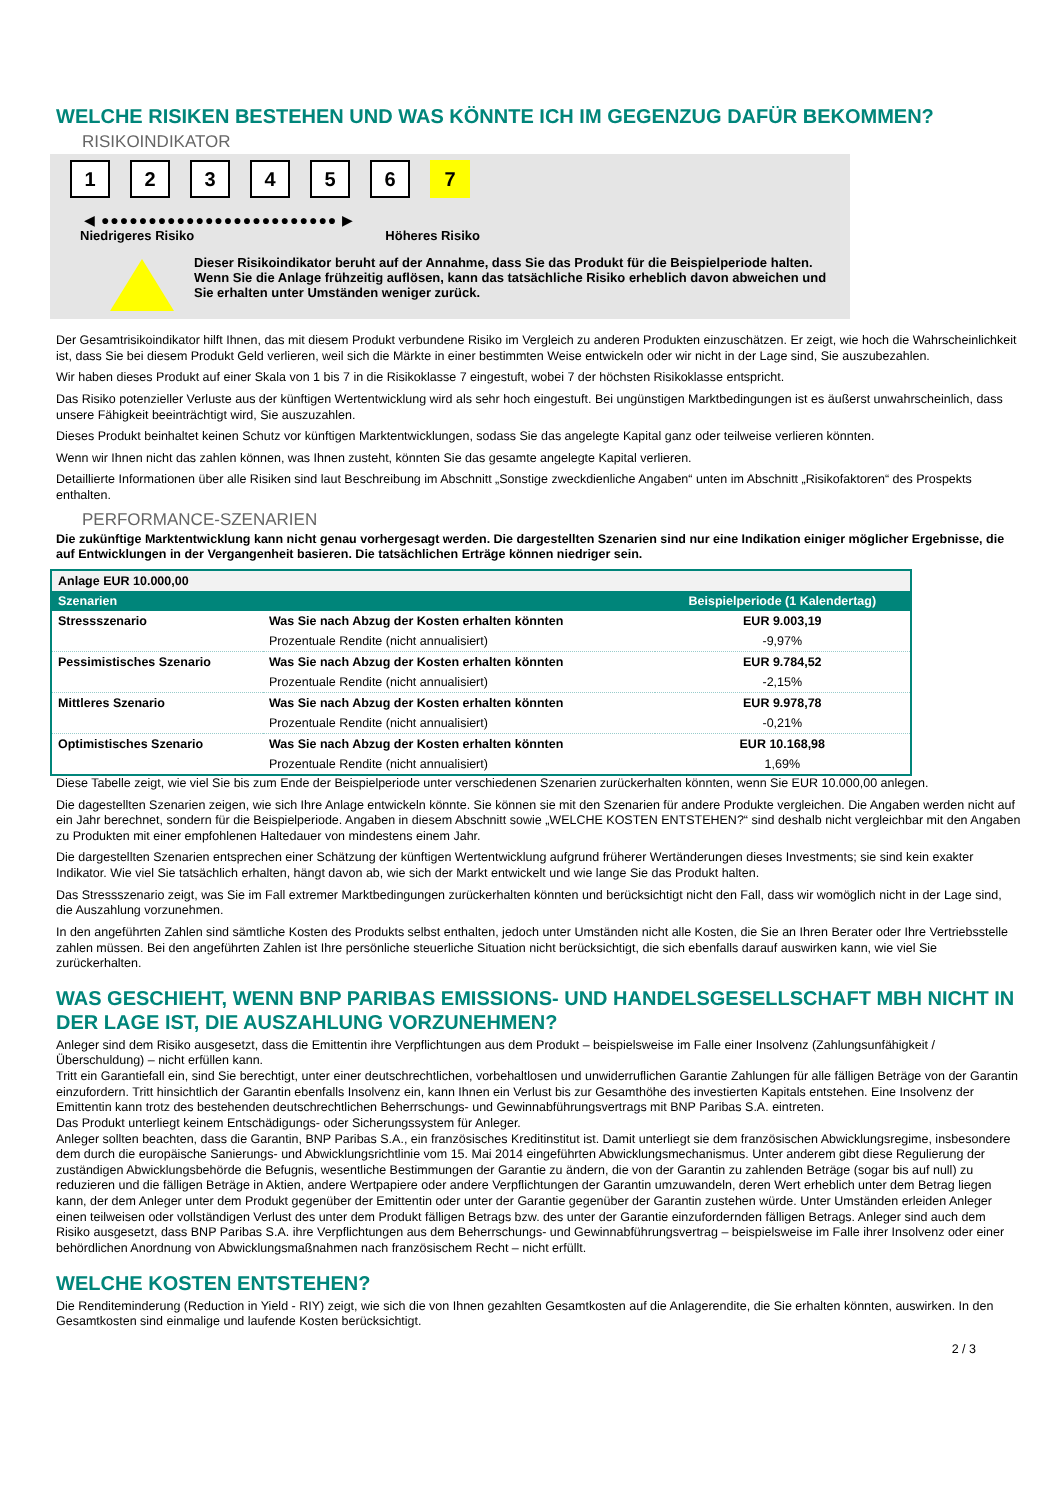WELCHE RISIKEN BESTEHEN UND WAS KÖNNTE ICH IM GEGENZUG DAFÜR BEKOMMEN?
RISIKOINDIKATOR
123456 7
◀ ●●●●●●●●●●●●●●●●●●●●●●●●● ▶
Niedrigeres Risiko Höheres Risiko
Dieser Risikoindikator beruht auf der Annahme, dass Sie das Produkt für die Beispielperiode halten.
Wenn Sie die Anlage frühzeitig auflösen, kann das tatsächliche Risiko erheblich davon abweichen und Sie erhalten unter Umständen weniger zurück.
Der Gesamtrisikoindikator hilft Ihnen, das mit diesem Produkt verbundene Risiko im Vergleich zu anderen Produkten einzuschätzen. Er zeigt, wie hoch die Wahrscheinlichkeit ist, dass Sie bei diesem Produkt Geld verlieren, weil sich die Märkte in einer bestimmten Weise entwickeln oder wir nicht in der Lage sind, Sie auszubezahlen.
Wir haben dieses Produkt auf einer Skala von 1 bis 7 in die Risikoklasse 7 eingestuft, wobei 7 der höchsten Risikoklasse entspricht.
Das Risiko potenzieller Verluste aus der künftigen Wertentwicklung wird als sehr hoch eingestuft. Bei ungünstigen Marktbedingungen ist es äußerst unwahrscheinlich, dass unsere Fähigkeit beeinträchtigt wird, Sie auszuzahlen.
Dieses Produkt beinhaltet keinen Schutz vor künftigen Marktentwicklungen, sodass Sie das angelegte Kapital ganz oder teilweise verlieren könnten.
Wenn wir Ihnen nicht das zahlen können, was Ihnen zusteht, könnten Sie das gesamte angelegte Kapital verlieren.
Detaillierte Informationen über alle Risiken sind laut Beschreibung im Abschnitt „Sonstige zweckdienliche Angaben“ unten im Abschnitt „Risikofaktoren“ des Prospekts enthalten.
PERFORMANCE-SZENARIEN
Die zukünftige Marktentwicklung kann nicht genau vorhergesagt werden. Die dargestellten Szenarien sind nur eine Indikation einiger möglicher Ergebnisse, die auf Entwicklungen in der Vergangenheit basieren. Die tatsächlichen Erträge können niedriger sein.
| Anlage EUR 10.000,00 | | |
| --- | --- | --- |
| Szenarien | | Beispielperiode (1 Kalendertag) |
| Stressszenario | Was Sie nach Abzug der Kosten erhalten könnten | EUR 9.003,19 |
| | Prozentuale Rendite (nicht annualisiert) | -9,97% |
| Pessimistisches Szenario | Was Sie nach Abzug der Kosten erhalten könnten | EUR 9.784,52 |
| | Prozentuale Rendite (nicht annualisiert) | -2,15% |
| Mittleres Szenario | Was Sie nach Abzug der Kosten erhalten könnten | EUR 9.978,78 |
| | Prozentuale Rendite (nicht annualisiert) | -0,21% |
| Optimistisches Szenario | Was Sie nach Abzug der Kosten erhalten könnten | EUR 10.168,98 |
| | Prozentuale Rendite (nicht annualisiert) | 1,69% |
Diese Tabelle zeigt, wie viel Sie bis zum Ende der Beispielperiode unter verschiedenen Szenarien zurückerhalten könnten, wenn Sie EUR 10.000,00 anlegen.
Die dagestellten Szenarien zeigen, wie sich Ihre Anlage entwickeln könnte. Sie können sie mit den Szenarien für andere Produkte vergleichen. Die Angaben werden nicht auf ein Jahr berechnet, sondern für die Beispielperiode. Angaben in diesem Abschnitt sowie „WELCHE KOSTEN ENTSTEHEN?“ sind deshalb nicht vergleichbar mit den Angaben zu Produkten mit einer empfohlenen Haltedauer von mindestens einem Jahr.
Die dargestellten Szenarien entsprechen einer Schätzung der künftigen Wertentwicklung aufgrund früherer Wertänderungen dieses Investments; sie sind kein exakter Indikator. Wie viel Sie tatsächlich erhalten, hängt davon ab, wie sich der Markt entwickelt und wie lange Sie das Produkt halten.
Das Stressszenario zeigt, was Sie im Fall extremer Marktbedingungen zurückerhalten könnten und berücksichtigt nicht den Fall, dass wir womöglich nicht in der Lage sind, die Auszahlung vorzunehmen.
In den angeführten Zahlen sind sämtliche Kosten des Produkts selbst enthalten, jedoch unter Umständen nicht alle Kosten, die Sie an Ihren Berater oder Ihre Vertriebsstelle zahlen müssen. Bei den angeführten Zahlen ist Ihre persönliche steuerliche Situation nicht berücksichtigt, die sich ebenfalls darauf auswirken kann, wie viel Sie zurückerhalten.
WAS GESCHIEHT, WENN BNP PARIBAS EMISSIONS- UND HANDELSGESELLSCHAFT MBH NICHT IN DER LAGE IST, DIE AUSZAHLUNG VORZUNEHMEN?
Anleger sind dem Risiko ausgesetzt, dass die Emittentin ihre Verpflichtungen aus dem Produkt – beispielsweise im Falle einer Insolvenz (Zahlungsunfähigkeit / Überschuldung) – nicht erfüllen kann.
Tritt ein Garantiefall ein, sind Sie berechtigt, unter einer deutschrechtlichen, vorbehaltlosen und unwiderruflichen Garantie Zahlungen für alle fälligen Beträge von der Garantin einzufordern. Tritt hinsichtlich der Garantin ebenfalls Insolvenz ein, kann Ihnen ein Verlust bis zur Gesamthöhe des investierten Kapitals entstehen. Eine Insolvenz der Emittentin kann trotz des bestehenden deutschrechtlichen Beherrschungs- und Gewinnabführungsvertrags mit BNP Paribas S.A. eintreten.
Das Produkt unterliegt keinem Entschädigungs- oder Sicherungssystem für Anleger.
Anleger sollten beachten, dass die Garantin, BNP Paribas S.A., ein französisches Kreditinstitut ist. Damit unterliegt sie dem französischen Abwicklungsregime, insbesondere dem durch die europäische Sanierungs- und Abwicklungsrichtlinie vom 15. Mai 2014 eingeführten Abwicklungsmechanismus. Unter anderem gibt diese Regulierung der zuständigen Abwicklungsbehörde die Befugnis, wesentliche Bestimmungen der Garantie zu ändern, die von der Garantin zu zahlenden Beträge (sogar bis auf null) zu reduzieren und die fälligen Beträge in Aktien, andere Wertpapiere oder andere Verpflichtungen der Garantin umzuwandeln, deren Wert erheblich unter dem Betrag liegen kann, der dem Anleger unter dem Produkt gegenüber der Emittentin oder unter der Garantie gegenüber der Garantin zustehen würde. Unter Umständen erleiden Anleger einen teilweisen oder vollständigen Verlust des unter dem Produkt fälligen Betrags bzw. des unter der Garantie einzufordernden fälligen Betrags. Anleger sind auch dem Risiko ausgesetzt, dass BNP Paribas S.A. ihre Verpflichtungen aus dem Beherrschungs- und Gewinnabführungsvertrag – beispielsweise im Falle ihrer Insolvenz oder einer behördlichen Anordnung von Abwicklungsmaßnahmen nach französischem Recht – nicht erfüllt.
WELCHE KOSTEN ENTSTEHEN?
Die Renditeminderung (Reduction in Yield - RIY) zeigt, wie sich die von Ihnen gezahlten Gesamtkosten auf die Anlagerendite, die Sie erhalten könnten, auswirken. In den Gesamtkosten sind einmalige und laufende Kosten berücksichtigt.
2 / 3